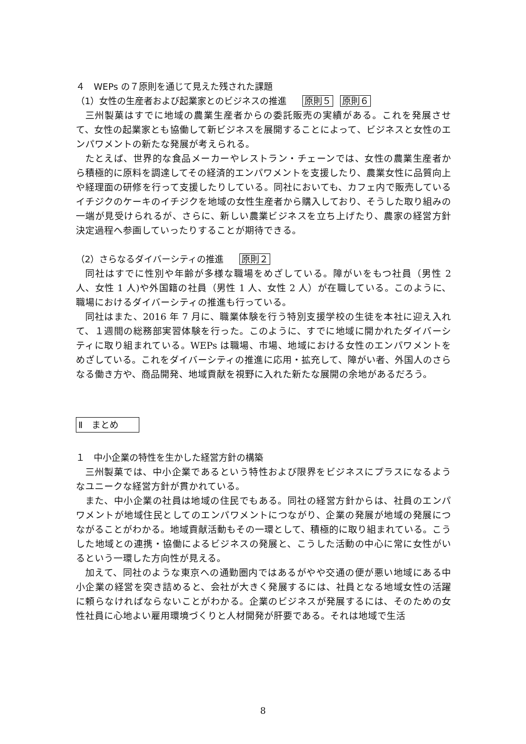４　WEPs の７原則を通じて見えた残された課題
（1）女性の生産者および起業家とのビジネスの推進　 原則５ 原則６
三州製菓はすでに地域の農業生産者からの委託販売の実績がある。これを発展させて、女性の起業家とも協働して新ビジネスを展開することによって、ビジネスと女性のエンパワメントの新たな発展が考えられる。
たとえば、世界的な食品メーカーやレストラン・チェーンでは、女性の農業生産者から積極的に原料を調達してその経済的エンパワメントを支援したり、農業女性に品質向上や経理面の研修を行って支援したりしている。同社においても、カフェ内で販売しているイチジクのケーキのイチジクを地域の女性生産者から購入しており、そうした取り組みの一端が見受けられるが、さらに、新しい農業ビジネスを立ち上げたり、農家の経営方針決定過程へ参画していったりすることが期待できる。
（2）さらなるダイバーシティの推進　 原則２
同社はすでに性別や年齢が多様な職場をめざしている。障がいをもつ社員（男性 2 人、女性 1 人)や外国籍の社員（男性 1 人、女性 2 人）が在職している。このように、職場におけるダイバーシティの推進も行っている。
同社はまた、2016 年 7 月に、職業体験を行う特別支援学校の生徒を本社に迎え入れて、１週間の総務部実習体験を行った。このように、すでに地域に開かれたダイバーシティに取り組まれている。WEPs は職場、市場、地域における女性のエンパワメントをめざしている。これをダイバーシティの推進に応用・拡充して、障がい者、外国人のさらなる働き方や、商品開発、地域貢献を視野に入れた新たな展開の余地があるだろう。
Ⅱ　まとめ
１　中小企業の特性を生かした経営方針の構築
三州製菓では、中小企業であるという特性および限界をビジネスにプラスになるようなユニークな経営方針が貫かれている。
また、中小企業の社員は地域の住民でもある。同社の経営方針からは、社員のエンパワメントが地域住民としてのエンパワメントにつながり、企業の発展が地域の発展につながることがわかる。地域貢献活動もその一環として、積極的に取り組まれている。こうした地域との連携・協働によるビジネスの発展と、こうした活動の中心に常に女性がいるという一環した方向性が見える。
加えて、同社のような東京への通勤圏内ではあるがやや交通の便が悪い地域にある中小企業の経営を突き詰めると、会社が大きく発展するには、社員となる地域女性の活躍に頼らなければならないことがわかる。企業のビジネスが発展するには、そのための女性社員に心地よい雇用環境づくりと人材開発が肝要である。それは地域で生活
8